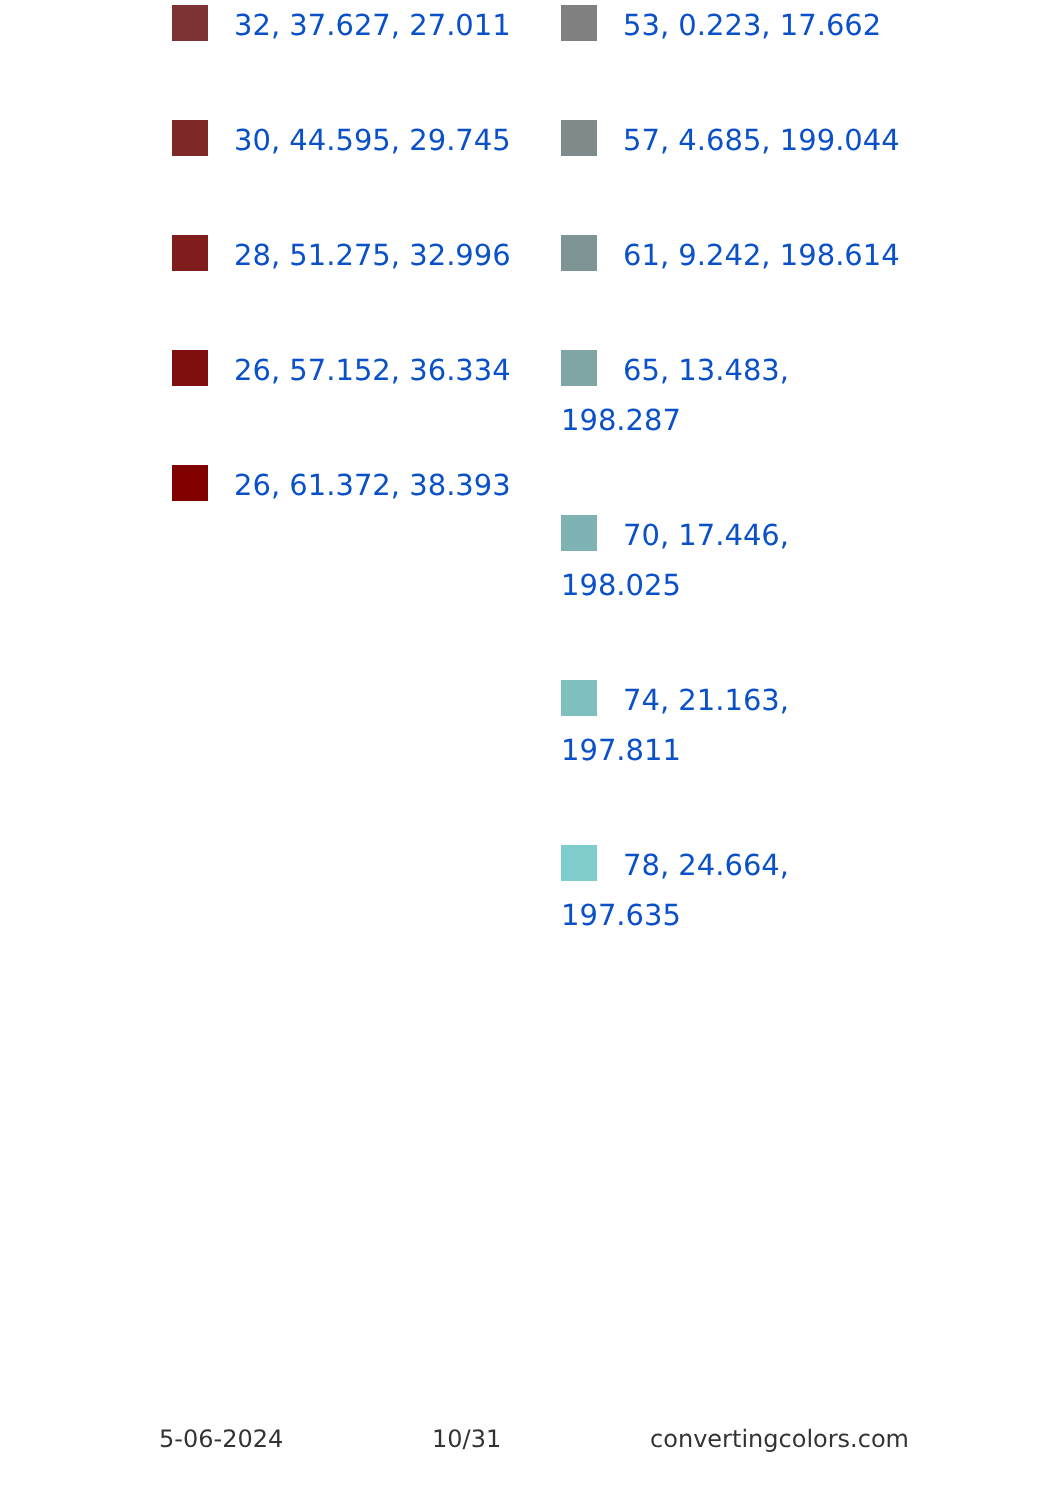32, 37.627, 27.011
30, 44.595, 29.745
28, 51.275, 32.996
26, 57.152, 36.334
26, 61.372, 38.393
53, 0.223, 17.662
57, 4.685, 199.044
61, 9.242, 198.614
65, 13.483, 198.287
70, 17.446, 198.025
74, 21.163, 197.811
78, 24.664, 197.635
5-06-2024 10/31 convertingcolors.com